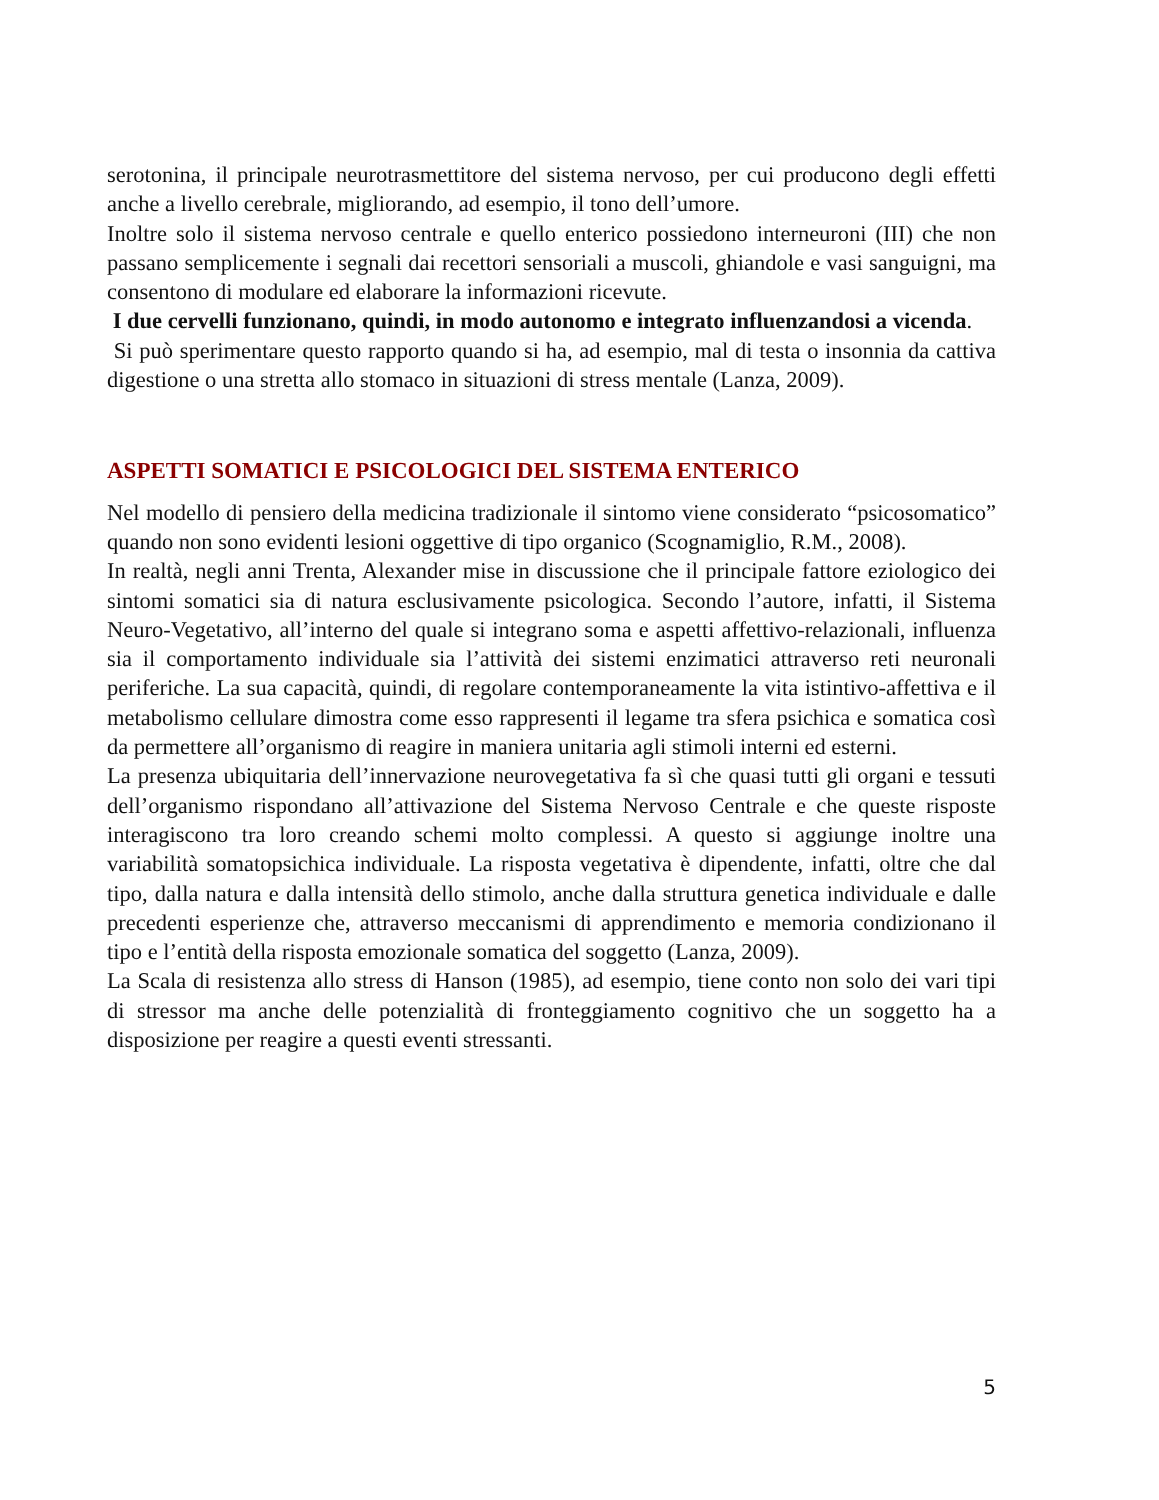serotonina, il principale neurotrasmettitore del sistema nervoso, per cui producono degli effetti anche a livello cerebrale, migliorando, ad esempio, il tono dell’umore.
Inoltre solo il sistema nervoso centrale e quello enterico possiedono interneuroni (III) che non passano semplicemente i segnali dai recettori sensoriali a muscoli, ghiandole e vasi sanguigni, ma consentono di modulare ed elaborare la informazioni ricevute.
I due cervelli funzionano, quindi, in modo autonomo e integrato influenzandosi a vicenda.
Si può sperimentare questo rapporto quando si ha, ad esempio, mal di testa o insonnia da cattiva digestione o una stretta allo stomaco in situazioni di stress mentale (Lanza, 2009).
ASPETTI SOMATICI E PSICOLOGICI DEL SISTEMA ENTERICO
Nel modello di pensiero della medicina tradizionale il sintomo viene considerato “psicosomatico” quando non sono evidenti lesioni oggettive di tipo organico (Scognamiglio, R.M., 2008).
In realtà, negli anni Trenta, Alexander mise in discussione che il principale fattore eziologico dei sintomi somatici sia di natura esclusivamente psicologica. Secondo l’autore, infatti, il Sistema Neuro-Vegetativo, all’interno del quale si integrano soma e aspetti affettivo-relazionali, influenza sia il comportamento individuale sia l’attività dei sistemi enzimatici attraverso reti neuronali periferiche. La sua capacità, quindi, di regolare contemporaneamente la vita istintivo-affettiva e il metabolismo cellulare dimostra come esso rappresenti il legame tra sfera psichica e somatica così da permettere all’organismo di reagire in maniera unitaria agli stimoli interni ed esterni.
La presenza ubiquitaria dell’innervazione neurovegetativa fa sì che quasi tutti gli organi e tessuti dell’organismo rispondano all’attivazione del Sistema Nervoso Centrale e che queste risposte interagiscono tra loro creando schemi molto complessi. A questo si aggiunge inoltre una variabilità somatopsichica individuale. La risposta vegetativa è dipendente, infatti, oltre che dal tipo, dalla natura e dalla intensità dello stimolo, anche dalla struttura genetica individuale e dalle precedenti esperienze che, attraverso meccanismi di apprendimento e memoria condizionano il tipo e l’entità della risposta emozionale somatica del soggetto (Lanza, 2009).
La Scala di resistenza allo stress di Hanson (1985), ad esempio, tiene conto non solo dei vari tipi di stressor ma anche delle potenzialità di fronteggiamento cognitivo che un soggetto ha a disposizione per reagire a questi eventi stressanti.
5